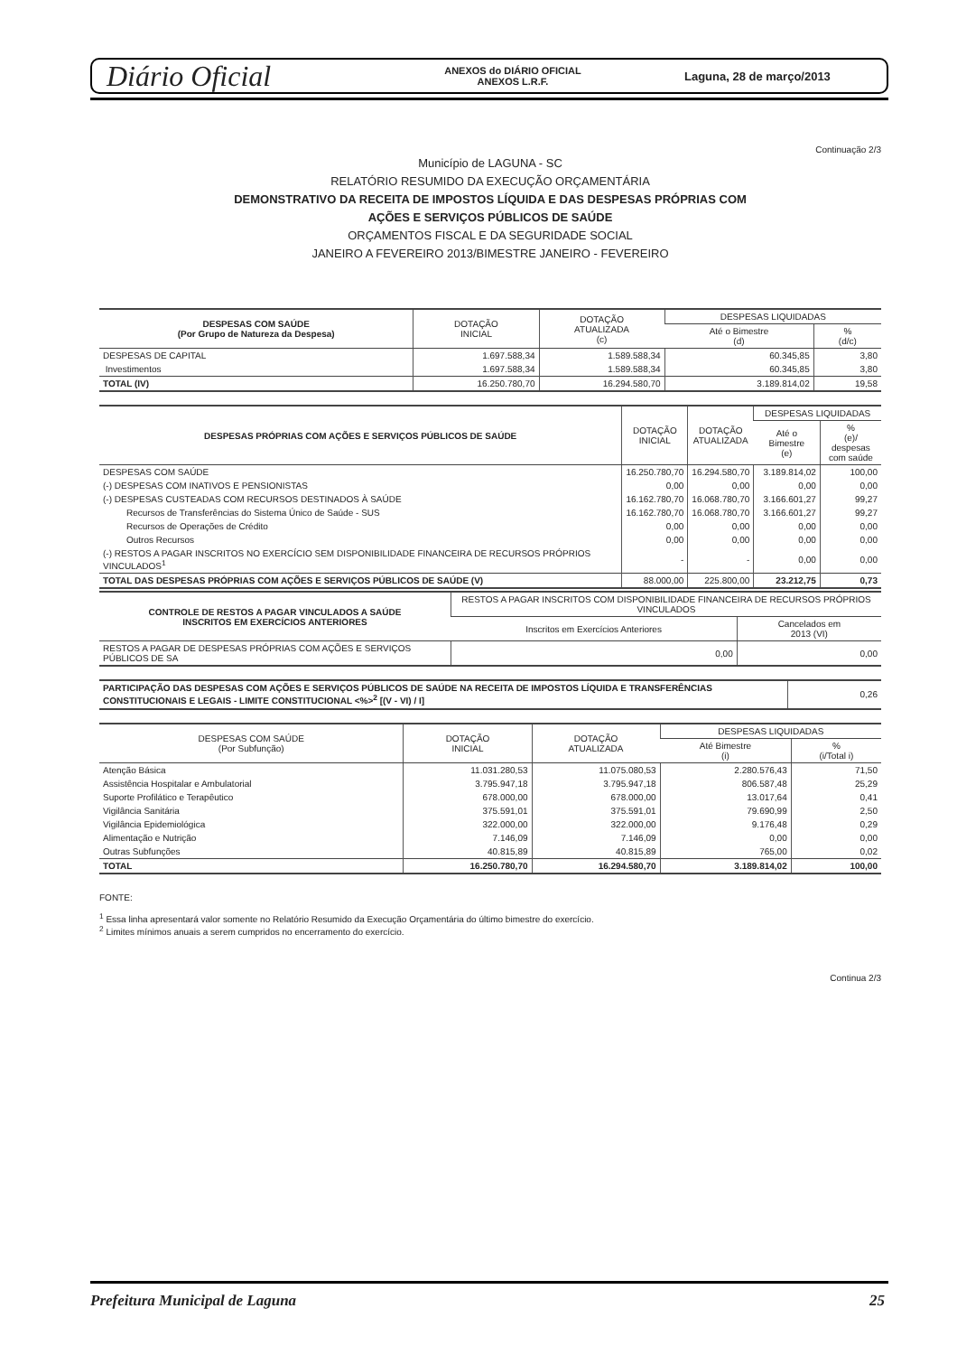Diário Oficial
ANEXOS do DIÁRIO OFICIAL
ANEXOS L.R.F.
Laguna, 28 de março/2013
Continuação 2/3
Município de LAGUNA - SC
RELATÓRIO RESUMIDO DA EXECUÇÃO ORÇAMENTÁRIA
DEMONSTRATIVO DA RECEITA DE IMPOSTOS LÍQUIDA E DAS DESPESAS PRÓPRIAS COM
AÇÕES E SERVIÇOS PÚBLICOS DE SAÚDE
ORÇAMENTOS FISCAL E DA SEGURIDADE SOCIAL
JANEIRO A FEVEREIRO 2013/BIMESTRE JANEIRO - FEVEREIRO
| DESPESAS COM SAÚDE (Por Grupo de Natureza da Despesa) | DOTAÇÃO INICIAL | DOTAÇÃO ATUALIZADA (c) | DESPESAS LIQUIDADAS | |
| --- | --- | --- | --- | --- |
| | | | Até o Bimestre (d) | % (d/c) |
| DESPESAS DE CAPITAL | 1.697.588,34 | 1.589.588,34 | 60.345,85 | 3,80 |
| Investimentos | 1.697.588,34 | 1.589.588,34 | 60.345,85 | 3,80 |
| TOTAL (IV) | 16.250.780,70 | 16.294.580,70 | 3.189.814,02 | 19,58 |
| DESPESAS PRÓPRIAS COM AÇÕES E SERVIÇOS PÚBLICOS DE SAÚDE | DOTAÇÃO INICIAL | DOTAÇÃO ATUALIZADA | DESPESAS LIQUIDADAS | |
| --- | --- | --- | --- | --- |
| | | | Até o Bimestre (e) | % (e)/ despesas com saúde |
| DESPESAS COM SAÚDE | 16.250.780,70 | 16.294.580,70 | 3.189.814,02 | 100,00 |
| (-) DESPESAS COM INATIVOS E PENSIONISTAS | 0,00 | 0,00 | 0,00 | 0,00 |
| (-) DESPESAS CUSTEADAS COM RECURSOS DESTINADOS À SAÚDE | 16.162.780,70 | 16.068.780,70 | 3.166.601,27 | 99,27 |
| Recursos de Transferências do Sistema Único de Saúde - SUS | 16.162.780,70 | 16.068.780,70 | 3.166.601,27 | 99,27 |
| Recursos de Operações de Crédito | 0,00 | 0,00 | 0,00 | 0,00 |
| Outros Recursos | 0,00 | 0,00 | 0,00 | 0,00 |
| (-) RESTOS A PAGAR INSCRITOS NO EXERCÍCIO SEM DISPONIBILIDADE FINANCEIRA DE RECURSOS PRÓPRIOS VINCULADOS<sup>1</sup> | - | - | 0,00 | 0,00 |
| TOTAL DAS DESPESAS PRÓPRIAS COM AÇÕES E SERVIÇOS PÚBLICOS DE SAÚDE (V) | 88.000,00 | 225.800,00 | 23.212,75 | 0,73 |
| CONTROLE DE RESTOS A PAGAR VINCULADOS A SAÚDE INSCRITOS EM EXERCÍCIOS ANTERIORES | RESTOS A PAGAR INSCRITOS COM DISPONIBILIDADE FINANCEIRA DE RECURSOS PRÓPRIOS VINCULADOS | |
| --- | --- | --- |
| | Inscritos em Exercícios Anteriores | Cancelados em 2013 (VI) |
| RESTOS A PAGAR DE DESPESAS PRÓPRIAS COM AÇÕES E SERVIÇOS PÚBLICOS DE SA | 0,00 | 0,00 |
| PARTICIPAÇÃO DAS DESPESAS COM AÇÕES E SERVIÇOS PÚBLICOS DE SAÚDE NA RECEITA DE IMPOSTOS LÍQUIDA E TRANSFERÊNCIAS CONSTITUCIONAIS E LEGAIS - LIMITE CONSTITUCIONAL <%><sup>2</sup> [(V - VI) / I] | 0,26 |
| DESPESAS COM SAÚDE (Por Subfunção) | DOTAÇÃO INICIAL | DOTAÇÃO ATUALIZADA | DESPESAS LIQUIDADAS | |
| --- | --- | --- | --- | --- |
| | | | Até Bimestre (i) | % (i/Total i) |
| Atenção Básica | 11.031.280,53 | 11.075.080,53 | 2.280.576,43 | 71,50 |
| Assistência Hospitalar e Ambulatorial | 3.795.947,18 | 3.795.947,18 | 806.587,48 | 25,29 |
| Suporte Profilático e Terapêutico | 678.000,00 | 678.000,00 | 13.017,64 | 0,41 |
| Vigilância Sanitária | 375.591,01 | 375.591,01 | 79.690,99 | 2,50 |
| Vigilância Epidemiológica | 322.000,00 | 322.000,00 | 9.176,48 | 0,29 |
| Alimentação e Nutrição | 7.146,09 | 7.146,09 | 0,00 | 0,00 |
| Outras Subfunções | 40.815,89 | 40.815,89 | 765,00 | 0,02 |
| TOTAL | 16.250.780,70 | 16.294.580,70 | 3.189.814,02 | 100,00 |
FONTE:
<sup>1</sup> Essa linha apresentará valor somente no Relatório Resumido da Execução Orçamentária do último bimestre do exercício.
<sup>2</sup> Limites mínimos anuais a serem cumpridos no encerramento do exercício.
Continua 2/3
Prefeitura Municipal de Laguna 25